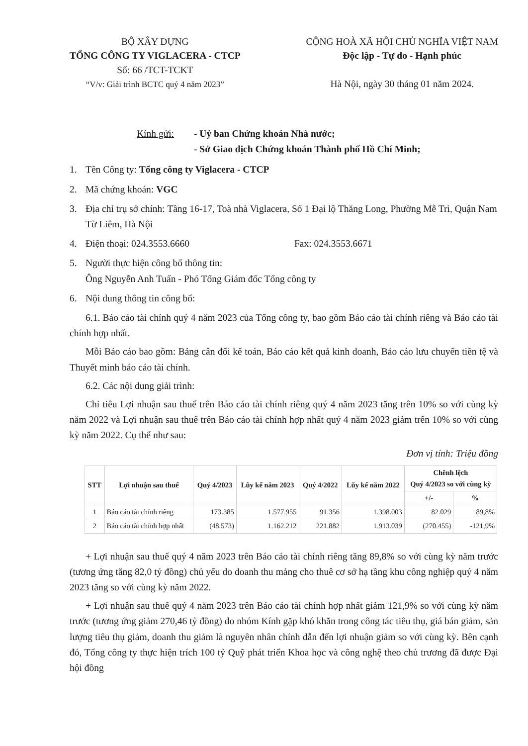BỘ XÂY DỰNG
TỔNG CÔNG TY VIGLACERA - CTCP
Số: 66 /TCT-TCKT
“V/v: Giải trình BCTC quý 4 năm 2023”
CỘNG HOÀ XÃ HỘI CHỦ NGHĨA VIỆT NAM
Độc lập - Tự do - Hạnh phúc
Hà Nội, ngày 30 tháng 01 năm 2024.
Kính gửi: - Uỷ ban Chứng khoán Nhà nước;
- Sở Giao dịch Chứng khoán Thành phố Hồ Chí Minh;
1. Tên Công ty: Tổng công ty Viglacera - CTCP
2. Mã chứng khoán: VGC
3. Địa chỉ trụ sở chính: Tầng 16-17, Toà nhà Viglacera, Số 1 Đại lộ Thăng Long, Phường Mễ Trì, Quận Nam Từ Liêm, Hà Nội
4. Điện thoại: 024.3553.6660 Fax: 024.3553.6671
5. Người thực hiện công bố thông tin:
Ông Nguyễn Anh Tuấn - Phó Tổng Giám đốc Tổng công ty
6. Nội dung thông tin công bố:
6.1. Báo cáo tài chính quý 4 năm 2023 của Tổng công ty, bao gồm Báo cáo tài chính riêng và Báo cáo tài chính hợp nhất.
Mỗi Báo cáo bao gồm: Bảng cân đối kế toán, Báo cáo kết quả kinh doanh, Báo cáo lưu chuyển tiền tệ và Thuyết minh báo cáo tài chính.
6.2. Các nội dung giải trình:
Chỉ tiêu Lợi nhuận sau thuế trên Báo cáo tài chính riêng quý 4 năm 2023 tăng trên 10% so với cùng kỳ năm 2022 và Lợi nhuận sau thuế trên Báo cáo tài chính hợp nhất quý 4 năm 2023 giảm trên 10% so với cùng kỳ năm 2022. Cụ thể như sau:
Đơn vị tính: Triệu đồng
| STT | Lợi nhuận sau thuế | Quý 4/2023 | Lũy kế năm 2023 | Quý 4/2022 | Lũy kế năm 2022 | Chênh lệch Quý 4/2023 so với cùng kỳ | |
| --- | --- | --- | --- | --- | --- | --- | --- |
| | | | | | | +/- | % |
| 1 | Báo cáo tài chính riêng | 173.385 | 1.577.955 | 91.356 | 1.398.003 | 82.029 | 89,8% |
| 2 | Báo cáo tài chính hợp nhất | (48.573) | 1.162.212 | 221.882 | 1.913.039 | (270.455) | -121,9% |
+ Lợi nhuận sau thuế quý 4 năm 2023 trên Báo cáo tài chính riêng tăng 89,8% so với cùng kỳ năm trước (tương ứng tăng 82,0 tỷ đồng) chủ yếu do doanh thu mảng cho thuê cơ sở hạ tầng khu công nghiệp quý 4 năm 2023 tăng so với cùng kỳ năm 2022.
+ Lợi nhuận sau thuế quý 4 năm 2023 trên Báo cáo tài chính hợp nhất giảm 121,9% so với cùng kỳ năm trước (tương ứng giảm 270,46 tỷ đồng) do nhóm Kính gặp khó khăn trong công tác tiêu thụ, giá bán giảm, sản lượng tiêu thụ giảm, doanh thu giảm là nguyên nhân chính dẫn đến lợi nhuận giảm so với cùng kỳ. Bên cạnh đó, Tổng công ty thực hiện trích 100 tỷ Quỹ phát triển Khoa học và công nghệ theo chủ trương đã được Đại hội đồng